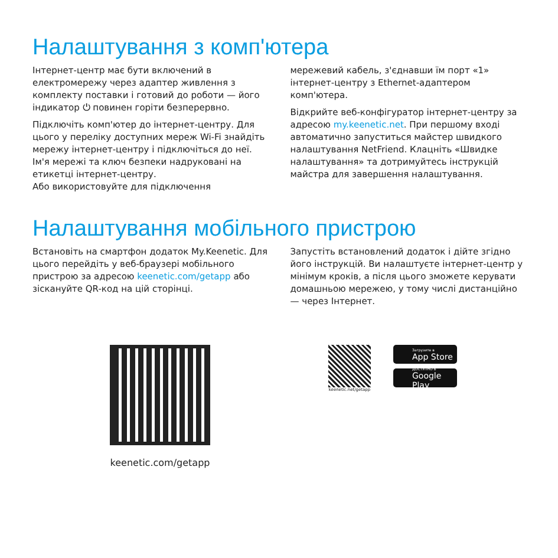Налаштування з комп'ютера
Інтернет-центр має бути включений в електромережу через адаптер живлення з комплекту поставки і готовий до роботи — його індикатор ⏻ повинен горіти безперервно.
Підключіть комп'ютер до інтернет-центру. Для цього у переліку доступних мереж Wi-Fi знайдіть мережу інтернет-центру і підключіться до неї. Ім'я мережі та ключ безпеки надруковані на етикетці інтернет-центру.
Або використовуйте для підключення
мережевий кабель, з'єднавши їм порт «1» інтернет-центру з Ethernet-адаптером комп'ютера.
Відкрийте веб-конфігуратор інтернет-центру за адресою my.keenetic.net. При першому вході автоматично запуститься майстер швидкого налаштування NetFriend. Клацніть «Швидке налаштування» та дотримуйтесь інструкцій майстра для завершення налаштування.
Налаштування мобільного пристрою
Встановіть на смартфон додаток My.Keenetic. Для цього перейдіть у веб-браузері мобільного пристрою за адресою keenetic.com/getapp або зіскануйте QR-код на цій сторінці.
Запустіть встановлений додаток і дійте згідно його інструкцій. Ви налаштуєте інтернет-центр у мінімум кроків, а після цього зможете керувати домашньою мережею, у тому числі дистанційно — через Інтернет.
keenetic.com/getapp
keenetic.net/getapp
Загрузите в
App Store
ДОСТУПНО В
Google Play